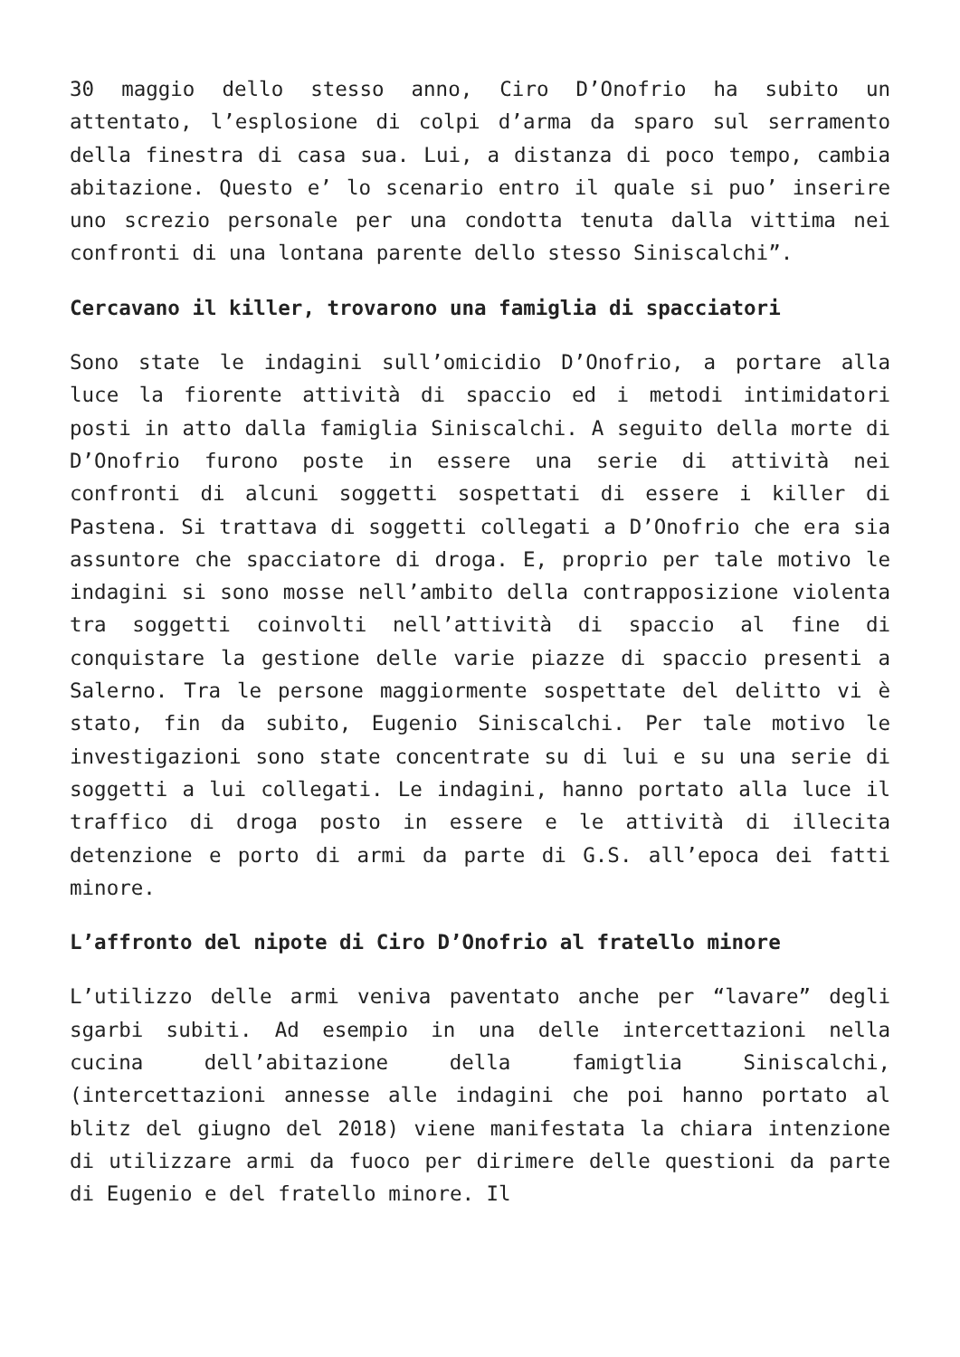30 maggio dello stesso anno, Ciro D’Onofrio ha subito un attentato, l’esplosione di colpi d’arma da sparo sul serramento della finestra di casa sua. Lui, a distanza di poco tempo, cambia abitazione. Questo e’ lo scenario entro il quale si puo’ inserire uno screzio personale per una condotta tenuta dalla vittima nei confronti di una lontana parente dello stesso Siniscalchi”.
Cercavano il killer, trovarono una famiglia di spacciatori
Sono state le indagini sull’omicidio D’Onofrio, a portare alla luce la fiorente attività di spaccio ed i metodi intimidatori posti in atto dalla famiglia Siniscalchi. A seguito della morte di D’Onofrio furono poste in essere una serie di attività nei confronti di alcuni soggetti sospettati di essere i killer di Pastena. Si trattava di soggetti collegati a D’Onofrio che era sia assuntore che spacciatore di droga. E, proprio per tale motivo le indagini si sono mosse nell’ambito della contrapposizione violenta tra soggetti coinvolti nell’attività di spaccio al fine di conquistare la gestione delle varie piazze di spaccio presenti a Salerno. Tra le persone maggiormente sospettate del delitto vi è stato, fin da subito, Eugenio Siniscalchi. Per tale motivo le investigazioni sono state concentrate su di lui e su una serie di soggetti a lui collegati. Le indagini, hanno portato alla luce il traffico di droga posto in essere e le attività di illecita detenzione e porto di armi da parte di G.S. all’epoca dei fatti minore.
L’affronto del nipote di Ciro D’Onofrio al fratello minore
L’utilizzo delle armi veniva paventato anche per “lavare” degli sgarbi subiti. Ad esempio in una delle intercettazioni nella cucina dell’abitazione della famigtlia Siniscalchi, (intercettazioni annesse alle indagini che poi hanno portato al blitz del giugno del 2018) viene manifestata la chiara intenzione di utilizzare armi da fuoco per dirimere delle questioni da parte di Eugenio e del fratello minore. Il